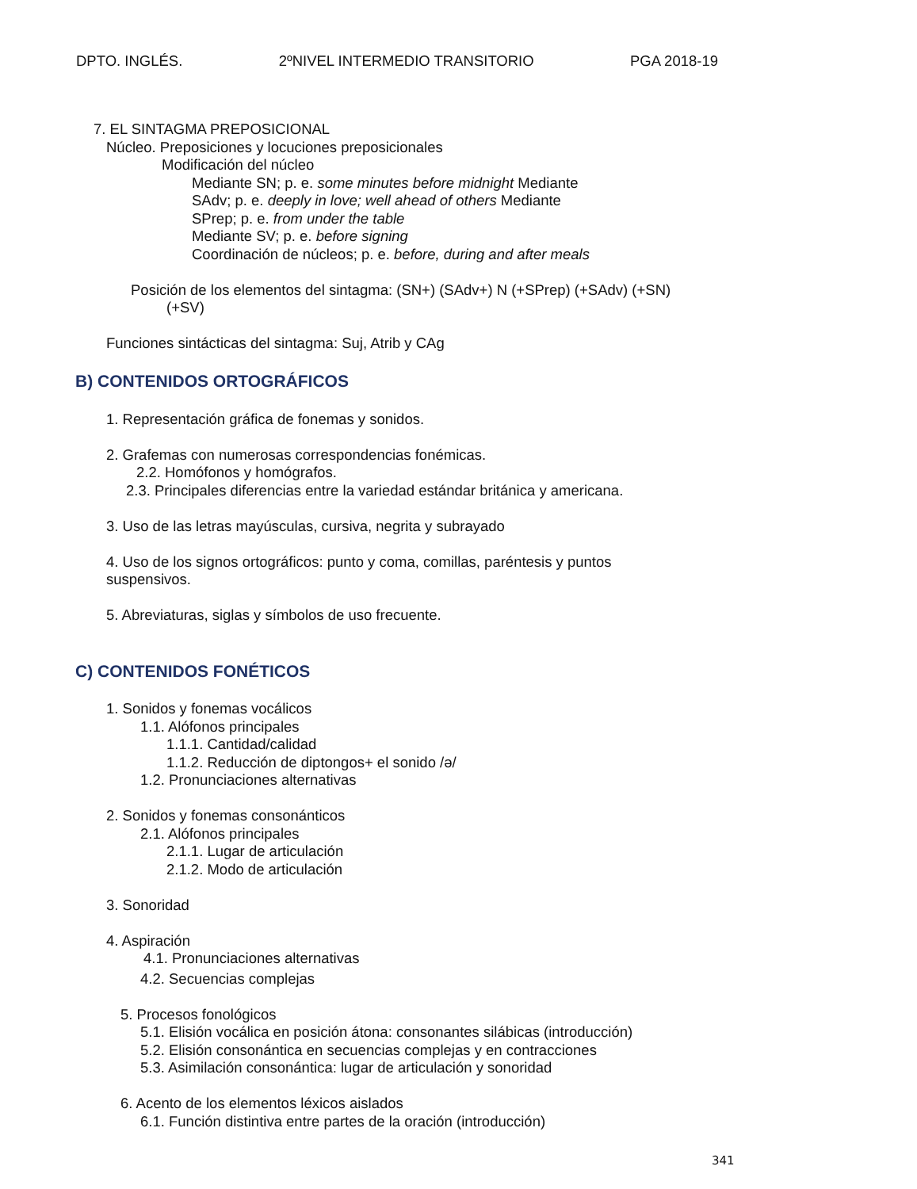DPTO. INGLÉS. 2ºNIVEL INTERMEDIO TRANSITORIO PGA 2018-19
7. EL SINTAGMA PREPOSICIONAL
Núcleo. Preposiciones y locuciones preposicionales
Modificación del núcleo
Mediante SN; p. e. some minutes before midnight Mediante
SAdv; p. e. deeply in love; well ahead of others Mediante
SPrep; p. e. from under the table
Mediante SV; p. e. before signing
Coordinación de núcleos; p. e. before, during and after meals
Posición de los elementos del sintagma: (SN+) (SAdv+) N (+SPrep) (+SAdv) (+SN)
(+SV)
Funciones sintácticas del sintagma: Suj, Atrib y CAg
B) CONTENIDOS ORTOGRÁFICOS
1. Representación gráfica de fonemas y sonidos.
2. Grafemas con numerosas correspondencias fonémicas.
2.2. Homófonos y homógrafos.
2.3. Principales diferencias entre la variedad estándar británica y americana.
3. Uso de las letras mayúsculas, cursiva, negrita y subrayado
4. Uso de los signos ortográficos: punto y coma, comillas, paréntesis y puntos
suspensivos.
5. Abreviaturas, siglas y símbolos de uso frecuente.
C) CONTENIDOS FONÉTICOS
1. Sonidos y fonemas vocálicos
1.1. Alófonos principales
1.1.1. Cantidad/calidad
1.1.2. Reducción de diptongos+ el sonido /ə/
1.2. Pronunciaciones alternativas
2. Sonidos y fonemas consonánticos
2.1. Alófonos principales
2.1.1. Lugar de articulación
2.1.2. Modo de articulación
3. Sonoridad
4. Aspiración
4.1. Pronunciaciones alternativas
4.2. Secuencias complejas
5. Procesos fonológicos
5.1. Elisión vocálica en posición átona: consonantes silábicas (introducción)
5.2. Elisión consonántica en secuencias complejas y en contracciones
5.3. Asimilación consonántica: lugar de articulación y sonoridad
6. Acento de los elementos léxicos aislados
6.1. Función distintiva entre partes de la oración (introducción)
341